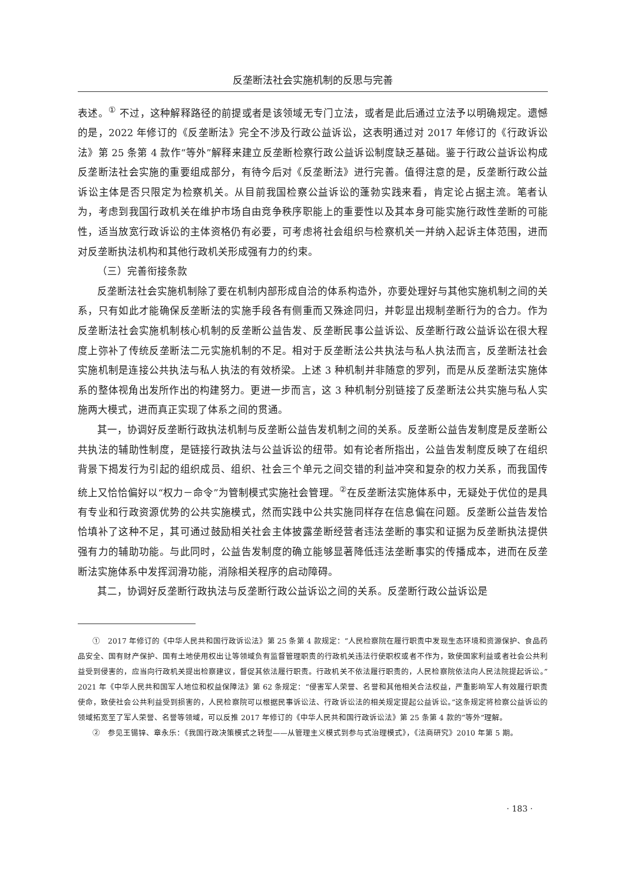反垄断法社会实施机制的反思与完善
表述。<sup>①</sup> 不过，这种解释路径的前提或者是该领域无专门立法，或者是此后通过立法予以明确规定。遗憾的是，2022 年修订的《反垄断法》完全不涉及行政公益诉讼，这表明通过对 2017 年修订的《行政诉讼法》第 25 条第 4 款作“等外”解释来建立反垄断检察行政公益诉讼制度缺乏基础。鉴于行政公益诉讼构成反垄断法社会实施的重要组成部分，有待今后对《反垄断法》进行完善。值得注意的是，反垄断行政公益诉讼主体是否只限定为检察机关。从目前我国检察公益诉讼的蓬勃实践来看，肯定论占据主流。笔者认为，考虑到我国行政机关在维护市场自由竞争秩序职能上的重要性以及其本身可能实施行政性垄断的可能性，适当放宽行政诉讼的主体资格仍有必要，可考虑将社会组织与检察机关一并纳入起诉主体范围，进而对反垄断执法机构和其他行政机关形成强有力的约束。
（三）完善衔接条款
反垄断法社会实施机制除了要在机制内部形成自洽的体系构造外，亦要处理好与其他实施机制之间的关系，只有如此才能确保反垄断法的实施手段各有侧重而又殊途同归，并彰显出规制垄断行为的合力。作为反垄断法社会实施机制核心机制的反垄断公益告发、反垄断民事公益诉讼、反垄断行政公益诉讼在很大程度上弥补了传统反垄断法二元实施机制的不足。相对于反垄断法公共执法与私人执法而言，反垄断法社会实施机制是连接公共执法与私人执法的有效桥梁。上述 3 种机制并非随意的罗列，而是从反垄断法实施体系的整体视角出发所作出的构建努力。更进一步而言，这 3 种机制分别链接了反垄断法公共实施与私人实施两大模式，进而真正实现了体系之间的贯通。
其一，协调好反垄断行政执法机制与反垄断公益告发机制之间的关系。反垄断公益告发制度是反垄断公共执法的辅助性制度，是链接行政执法与公益诉讼的纽带。如有论者所指出，公益告发制度反映了在组织背景下揭发行为引起的组织成员、组织、社会三个单元之间交错的利益冲突和复杂的权力关系，而我国传统上又恰恰偏好以“权力－命令”为管制模式实施社会管理。<sup>②</sup>在反垄断法实施体系中，无疑处于优位的是具有专业和行政资源优势的公共实施模式，然而实践中公共实施同样存在信息偏在问题。反垄断公益告发恰恰填补了这种不足，其可通过鼓励相关社会主体披露垄断经营者违法垄断的事实和证据为反垄断执法提供强有力的辅助功能。与此同时，公益告发制度的确立能够显著降低违法垄断事实的传播成本，进而在反垄断法实施体系中发挥润滑功能，消除相关程序的启动障碍。
其二，协调好反垄断行政执法与反垄断行政公益诉讼之间的关系。反垄断行政公益诉讼是
①　2017 年修订的《中华人民共和国行政诉讼法》第 25 条第 4 款规定：“人民检察院在履行职责中发现生态环境和资源保护、食品药品安全、国有财产保护、国有土地使用权出让等领域负有监督管理职责的行政机关违法行使职权或者不作为，致使国家利益或者社会公共利益受到侵害的，应当向行政机关提出检察建议，督促其依法履行职责。行政机关不依法履行职责的，人民检察院依法向人民法院提起诉讼。”2021 年《中华人民共和国军人地位和权益保障法》第 62 条规定：“侵害军人荣誉、名誉和其他相关合法权益，严重影响军人有效履行职责使命，致使社会公共利益受到损害的，人民检察院可以根据民事诉讼法、行政诉讼法的相关规定提起公益诉讼。”这条规定将检察公益诉讼的领域拓宽至了军人荣誉、名誉等领域，可以反推 2017 年修订的《中华人民共和国行政诉讼法》第 25 条第 4 款的“等外”理解。
②　参见王锡锌、章永乐：《我国行政决策模式之转型——从管理主义模式到参与式治理模式》，《法商研究》2010 年第 5 期。
· 183 ·